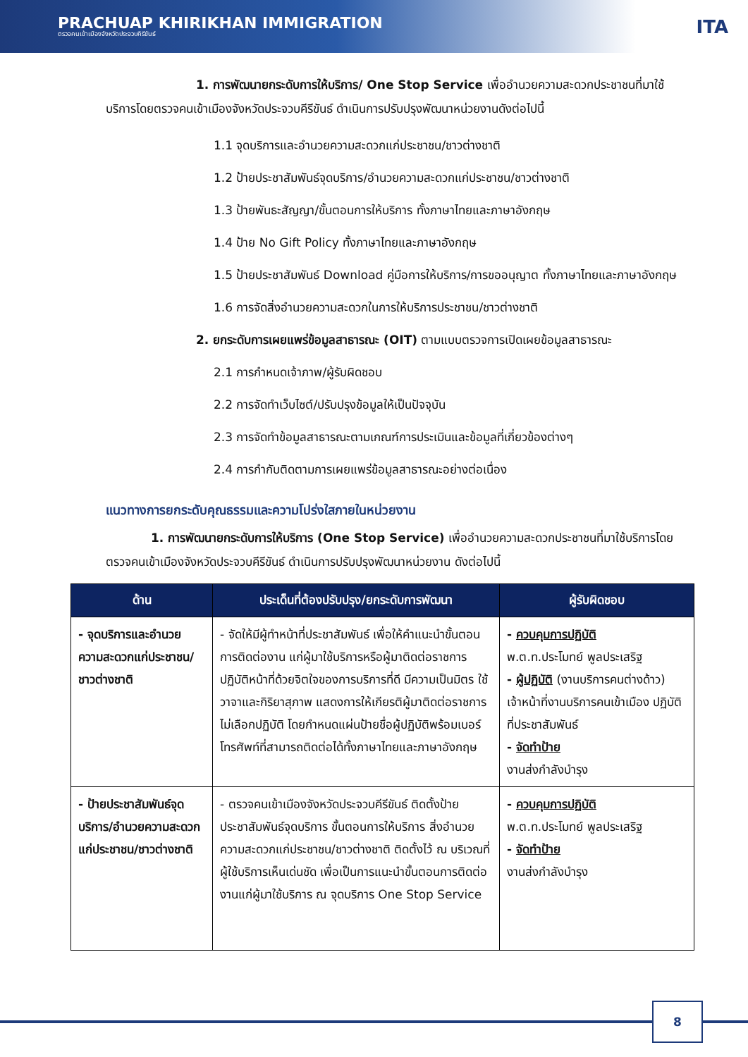PRACHUAP KHIRIKHAN IMMIGRATION
ตรวจคนเข้าเมืองจังหวัดประจวบคีรีขันธ์
ITA
1. การพัฒนายกระดับการให้บริการ/ One Stop Service เพื่ออำนวยความสะดวกประชาชนที่มาใช้บริการโดยตรวจคนเข้าเมืองจังหวัดประจวบคีรีขันธ์ ดำเนินการปรับปรุงพัฒนาหน่วยงานดังต่อไปนี้
1.1 จุดบริการและอำนวยความสะดวกแก่ประชาชน/ชาวต่างชาติ
1.2 ป้ายประชาสัมพันธ์จุดบริการ/อำนวยความสะดวกแก่ประชาชน/ชาวต่างชาติ
1.3 ป้ายพันธะสัญญา/ขั้นตอนการให้บริการ ทั้งภาษาไทยและภาษาอังกฤษ
1.4 ป้าย No Gift Policy ทั้งภาษาไทยและภาษาอังกฤษ
1.5 ป้ายประชาสัมพันธ์ Download คู่มือการให้บริการ/การขออนุญาต ทั้งภาษาไทยและภาษาอังกฤษ
1.6 การจัดสิ่งอำนวยความสะดวกในการให้บริการประชาชน/ชาวต่างชาติ
2. ยกระดับการเผยแพร่ข้อมูลสาธารณะ (OIT) ตามแบบตรวจการเปิดเผยข้อมูลสาธารณะ
2.1 การกำหนดเจ้าภาพ/ผู้รับผิดชอบ
2.2 การจัดทำเว็บไซต์/ปรับปรุงข้อมูลให้เป็นปัจจุบัน
2.3 การจัดทำข้อมูลสาธารณะตามเกณฑ์การประเมินและข้อมูลที่เกี่ยวข้องต่างๆ
2.4 การกำกับติดตามการเผยแพร่ข้อมูลสาธารณะอย่างต่อเนื่อง
แนวทางการยกระดับคุณธรรมและความโปร่งใสภายในหน่วยงาน
1. การพัฒนายกระดับการให้บริการ (One Stop Service) เพื่ออำนวยความสะดวกประชาชนที่มาใช้บริการโดยตรวจคนเข้าเมืองจังหวัดประจวบคีรีขันธ์ ดำเนินการปรับปรุงพัฒนาหน่วยงาน ดังต่อไปนี้
| ด้าน | ประเด็นที่ต้องปรับปรุง/ยกระดับการพัฒนา | ผู้รับผิดชอบ |
| --- | --- | --- |
| - จุดบริการและอำนวยความสะดวกแก่ประชาชน/ชาวต่างชาติ | - จัดให้มีผู้ทำหน้าที่ประชาสัมพันธ์ เพื่อให้คำแนะนำขั้นตอนการติดต่องาน แก่ผู้มาใช้บริการหรือผู้มาติดต่อราชการ ปฏิบัติหน้าที่ด้วยจิตใจของการบริการที่ดี มีความเป็นมิตร ใช้วาจาและกิริยาสุภาพ แสดงการให้เกียรติผู้มาติดต่อราชการ ไม่เลือกปฏิบัติ โดยกำหนดแผ่นป้ายชื่อผู้ปฏิบัติพร้อมเบอร์โทรศัพท์ที่สามารถติดต่อได้ทั้งภาษาไทยและภาษาอังกฤษ | - ควบคุมการปฏิบัติ พ.ต.ท.ประโมทย์ พูลประเสริฐ - ผู้ปฏิบัติ (งานบริการคนต่างด้าว) เจ้าหน้าที่งานบริการคนเข้าเมือง ปฏิบัติที่ประชาสัมพันธ์ - จัดทำป้าย งานส่งกำลังบำรุง |
| - ป้ายประชาสัมพันธ์จุดบริการ/อำนวยความสะดวก แก่ประชาชน/ชาวต่างชาติ | - ตรวจคนเข้าเมืองจังหวัดประจวบคีรีขันธ์ ติดตั้งป้ายประชาสัมพันธ์จุดบริการ ขั้นตอนการให้บริการ สิ่งอำนวยความสะดวกแก่ประชาชน/ชาวต่างชาติ ติดตั้งไว้ ณ บริเวณที่ผู้ใช้บริการเห็นเด่นชัด เพื่อเป็นการแนะนำขั้นตอนการติดต่องานแก่ผู้มาใช้บริการ ณ จุดบริการ One Stop Service | - ควบคุมการปฏิบัติ พ.ต.ท.ประโมทย์ พูลประเสริฐ - จัดทำป้าย งานส่งกำลังบำรุง |
8